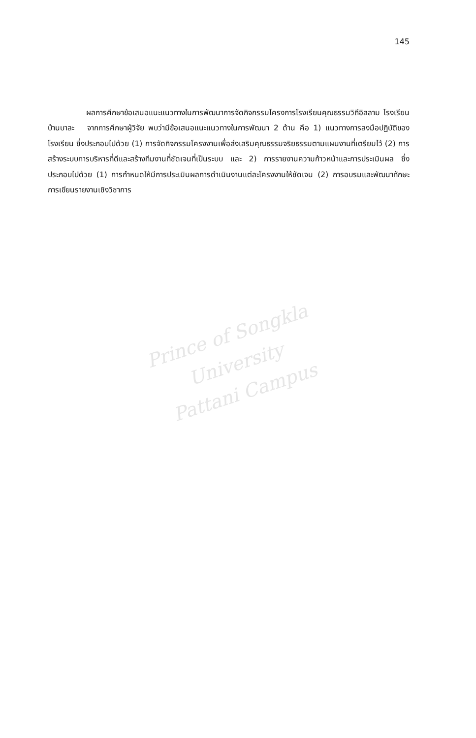145
     ผลการศึกษาข้อเสนอแนะแนวทางในการพัฒนาการจัดกิจกรรมโครงการโรงเรียนคุณธรรมวิถีอิสลาม โรงเรียนบ้านบาละ จากการศึกษาผู้วิจัย พบว่ามีข้อเสนอแนะแนวทางในการพัฒนา 2 ด้าน คือ 1) แนวทางการลงมือปฏิบัติของโรงเรียน ซึ่งประกอบไปด้วย (1) การจัดกิจกรรมโครงงานเพื่อส่งเสริมคุณธรรมจริยธรรมตามแผนงานที่เตรียมไว้ (2) การสร้างระบบการบริหารที่ดีและสร้างทีมงานที่ชัดเจนที่เป็นระบบ และ 2) การรายงานความก้าวหน้าและการประเมินผล ซึ่งประกอบไปด้วย (1) การกำหนดให้มีการประเมินผลการดำเนินงานแต่ละโครงงานให้ชัดเจน (2) การอบรมและพัฒนาทักษะการเขียนรายงานเชิงวิชาการ
Prince of Songkla University
Pattani Campus